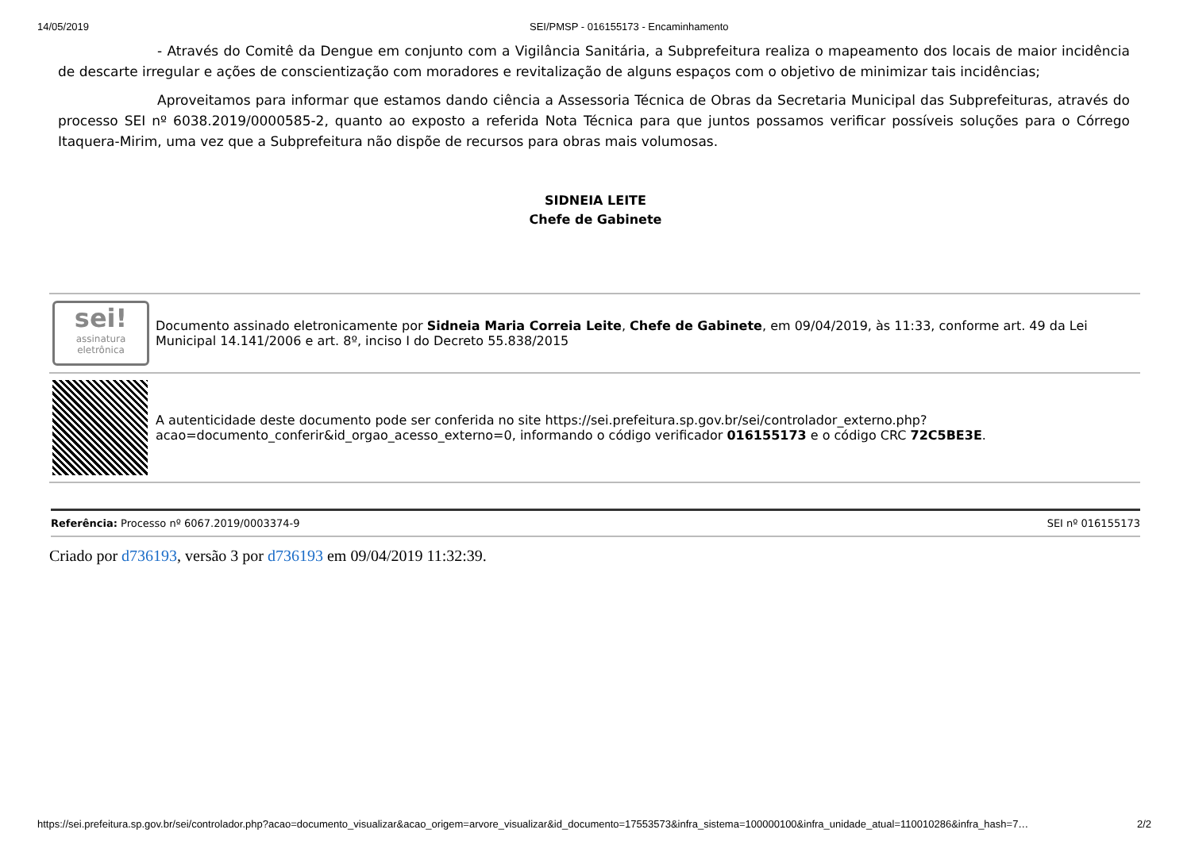14/05/2019 SEI/PMSP - 016155173 - Encaminhamento
- Através do Comitê da Dengue em conjunto com a Vigilância Sanitária, a Subprefeitura realiza o mapeamento dos locais de maior incidência de descarte irregular e ações de conscientização com moradores e revitalização de alguns espaços com o objetivo de minimizar tais incidências;
Aproveitamos para informar que estamos dando ciência a Assessoria Técnica de Obras da Secretaria Municipal das Subprefeituras, através do processo SEI nº 6038.2019/0000585-2, quanto ao exposto a referida Nota Técnica para que juntos possamos verificar possíveis soluções para o Córrego Itaquera-Mirim, uma vez que a Subprefeitura não dispõe de recursos para obras mais volumosas.
SIDNEIA LEITE
Chefe de Gabinete
| sei! assinatura eletrônica | Documento assinado eletronicamente por Sidneia Maria Correia Leite , Chefe de Gabinete , em 09/04/2019, às 11:33, conforme art. 49 da Lei Municipal 14.141/2006 e art. 8º, inciso I do Decreto 55.838/2015 |
| | A autenticidade deste documento pode ser conferida no site https://sei.prefeitura.sp.gov.br/sei/controlador_externo.php?acao=documento_conferir&id_orgao_acesso_externo=0, informando o código verificador 016155173 e o código CRC 72C5BE3E . |
Referência: Processo nº 6067.2019/0003374-9 SEI nº 016155173
Criado por d736193, versão 3 por d736193 em 09/04/2019 11:32:39.
https://sei.prefeitura.sp.gov.br/sei/controlador.php?acao=documento_visualizar&acao_origem=arvore_visualizar&id_documento=17553573&infra_sistema=100000100&infra_unidade_atual=110010286&infra_hash=7… 2/2